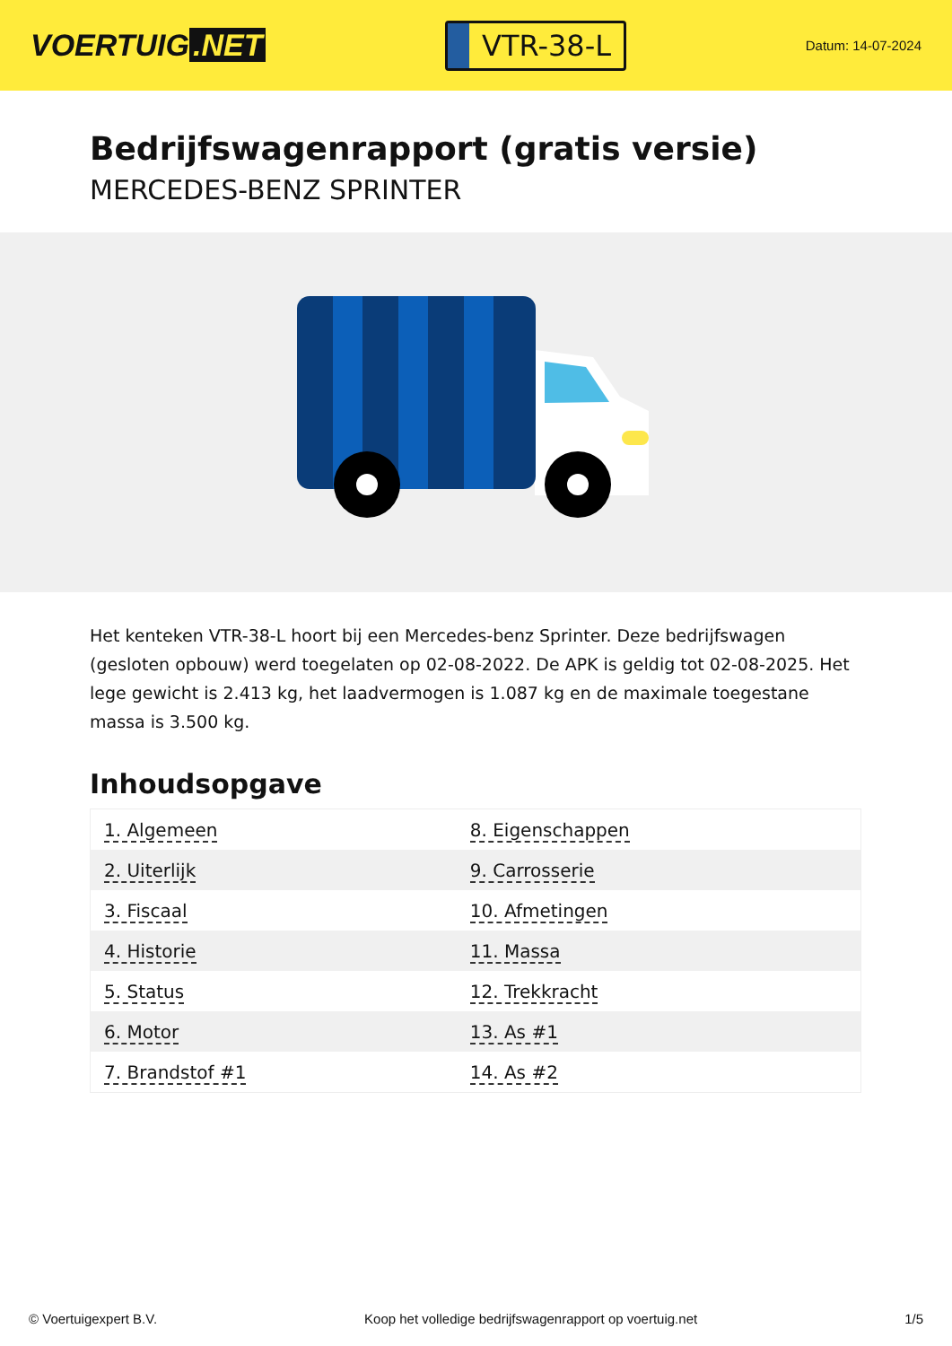VOERTUIG.NET
VTR-38-L
Datum: 14-07-2024
Bedrijfswagenrapport (gratis versie)
MERCEDES-BENZ SPRINTER
Het kenteken VTR-38-L hoort bij een Mercedes-benz Sprinter. Deze bedrijfswagen (gesloten opbouw) werd toegelaten op 02-08-2022. De APK is geldig tot 02-08-2025. Het lege gewicht is 2.413 kg, het laadvermogen is 1.087 kg en de maximale toegestane massa is 3.500 kg.
Inhoudsopgave
| 1. Algemeen | 8. Eigenschappen |
| 2. Uiterlijk | 9. Carrosserie |
| 3. Fiscaal | 10. Afmetingen |
| 4. Historie | 11. Massa |
| 5. Status | 12. Trekkracht |
| 6. Motor | 13. As #1 |
| 7. Brandstof #1 | 14. As #2 |
© Voertuigexpert B.V. Koop het volledige bedrijfswagenrapport op voertuig.net 1/5